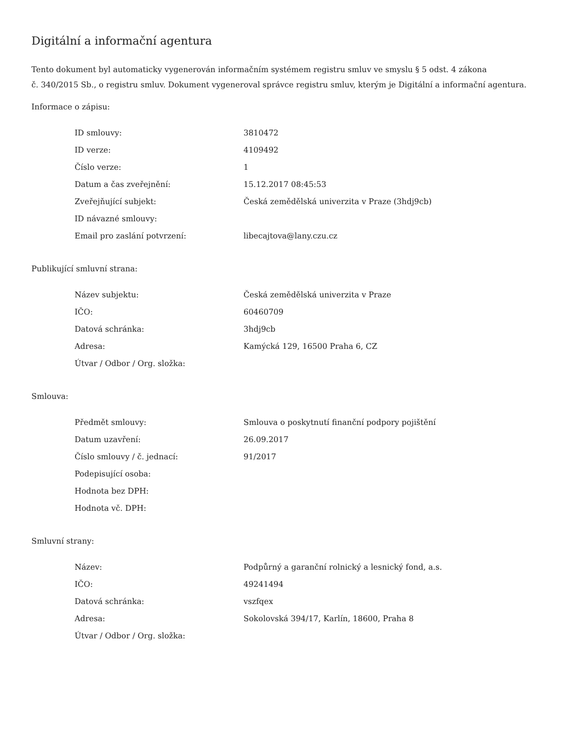Digitální a informační agentura
Tento dokument byl automaticky vygenerován informačním systémem registru smluv ve smyslu § 5 odst. 4 zákona
č. 340/2015 Sb., o registru smluv. Dokument vygeneroval správce registru smluv, kterým je Digitální a informační agentura.
Informace o zápisu:
| ID smlouvy: | 3810472 |
| ID verze: | 4109492 |
| Číslo verze: | 1 |
| Datum a čas zveřejnění: | 15.12.2017 08:45:53 |
| Zveřejňující subjekt: | Česká zemědělská univerzita v Praze (3hdj9cb) |
| ID návazné smlouvy: | |
| Email pro zaslání potvrzení: | libecajtova@lany.czu.cz |
Publikující smluvní strana:
| Název subjektu: | Česká zemědělská univerzita v Praze |
| IČO: | 60460709 |
| Datová schránka: | 3hdj9cb |
| Adresa: | Kamýcká 129, 16500 Praha 6, CZ |
| Útvar / Odbor / Org. složka: | |
Smlouva:
| Předmět smlouvy: | Smlouva o poskytnutí finanční podpory pojištění |
| Datum uzavření: | 26.09.2017 |
| Číslo smlouvy / č. jednací: | 91/2017 |
| Podepisující osoba: | |
| Hodnota bez DPH: | |
| Hodnota vč. DPH: | |
Smluvní strany:
| Název: | Podpůrný a garanční rolnický a lesnický fond, a.s. |
| IČO: | 49241494 |
| Datová schránka: | vszfqex |
| Adresa: | Sokolovská 394/17, Karlín, 18600, Praha 8 |
| Útvar / Odbor / Org. složka: | |